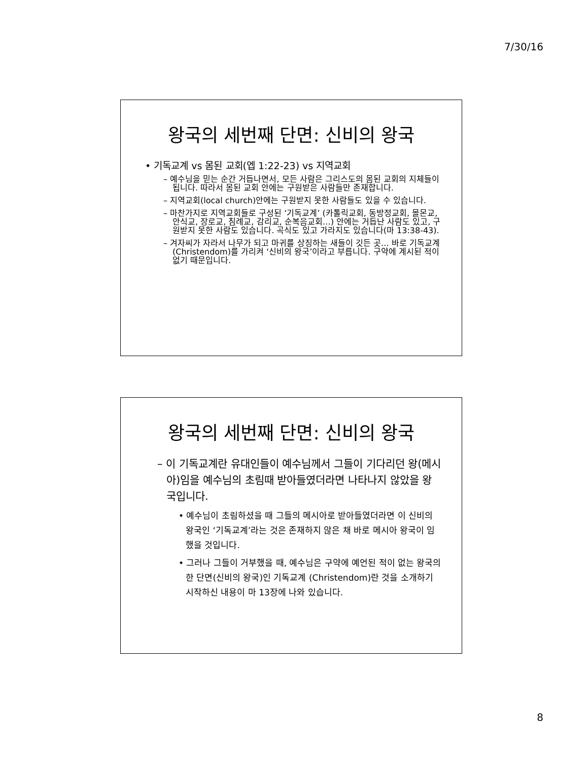7/30/16
왕국의 세번째 단면: 신비의 왕국
• 기독교계 vs 몸된 교회(엡 1:22-23) vs 지역교회
– 예수님을 믿는 순간 거듭나면서, 모든 사람은 그리스도의 몸된 교회의 지체들이 됩니다. 따라서 몸된 교회 안에는 구원받은 사람들만 존재합니다.
– 지역교회(local church)안에는 구원받지 못한 사람들도 있을 수 있습니다.
– 마찬가지로 지역교회들로 구성된 ‘기독교계’ (카톨릭교회, 동방정교회, 몰몬교, 안식교, 장로교, 침례교, 감리교, 순복음교회…) 안에는 거듭난 사람도 있고, 구원받지 못한 사람도 있습니다. 곡식도 있고 가라지도 있습니다(마 13:38-43).
– 겨자씨가 자라서 나무가 되고 마귀를 상징하는 새들이 깃든 곳… 바로 기독교계(Christendom)를 가리켜 ‘신비의 왕국’이라고 부릅니다. 구약에 계시된 적이 없기 때문입니다.
왕국의 세번째 단면: 신비의 왕국
– 이 기독교계란 유대인들이 예수님께서 그들이 기다리던 왕(메시아)임을 예수님의 초림때 받아들였더라면 나타나지 않았을 왕국입니다.
• 예수님이 초림하셨을 때 그들의 메시아로 받아들였더라면 이 신비의 왕국인 ‘기독교계’라는 것은 존재하지 않은 채 바로 메시아 왕국이 임했을 것입니다.
• 그러나 그들이 거부했을 때, 예수님은 구약에 예언된 적이 없는 왕국의 한 단면(신비의 왕국)인 기독교계 (Christendom)란 것을 소개하기 시작하신 내용이 마 13장에 나와 있습니다.
8